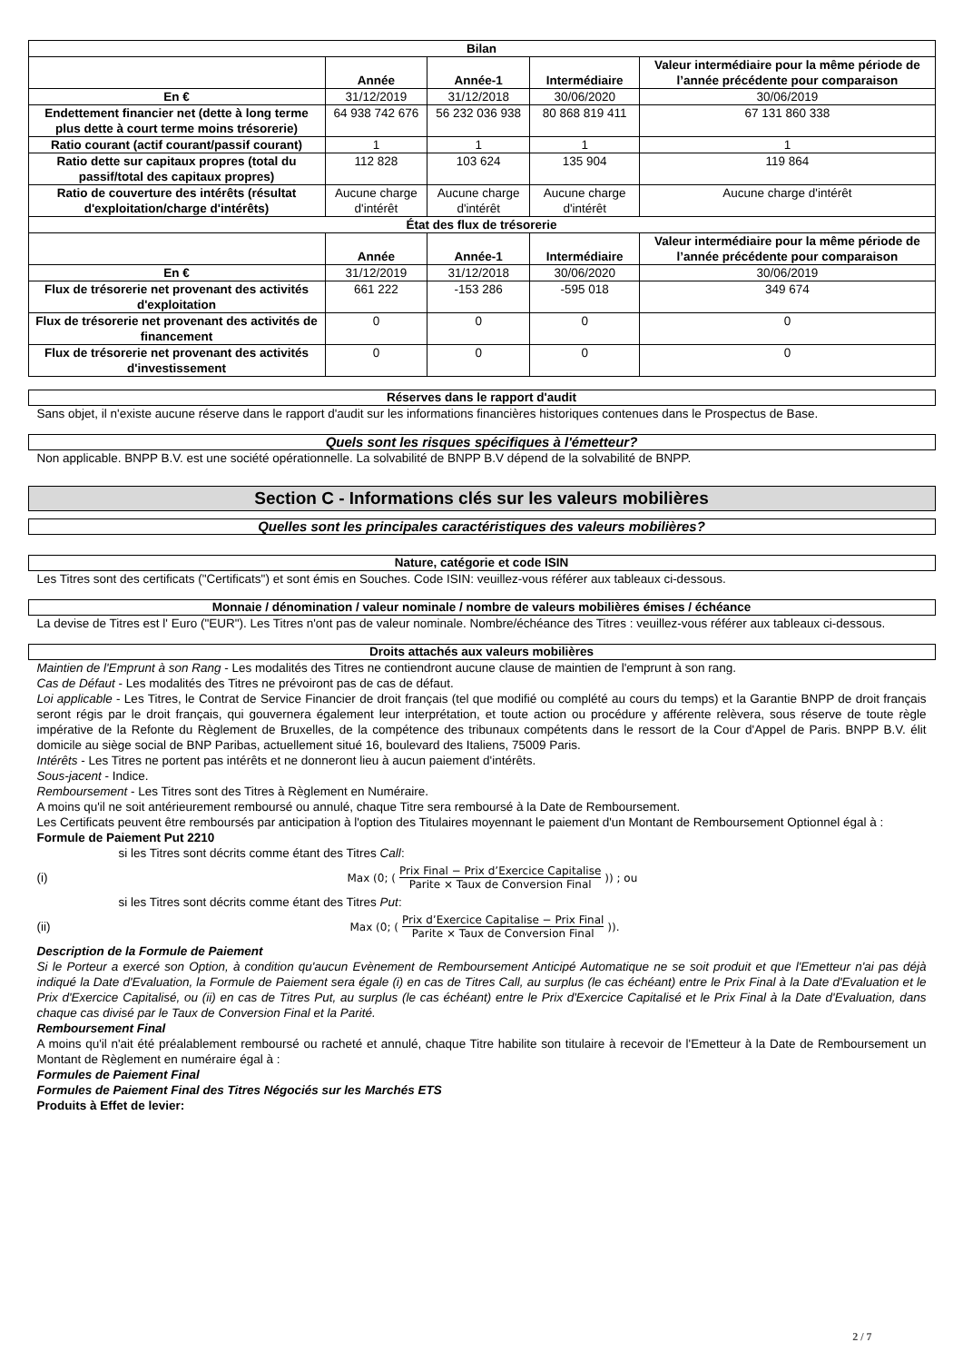| Bilan | | | | |
| --- | --- | --- | --- | --- |
| | Année | Année-1 | Intermédiaire | Valeur intermédiaire pour la même période de l’année précédente pour comparaison |
| En € | 31/12/2019 | 31/12/2018 | 30/06/2020 | 30/06/2019 |
| Endettement financier net (dette à long terme plus dette à court terme moins trésorerie) | 64 938 742 676 | 56 232 036 938 | 80 868 819 411 | 67 131 860 338 |
| Ratio courant (actif courant/passif courant) | 1 | 1 | 1 | 1 |
| Ratio dette sur capitaux propres (total du passif/total des capitaux propres) | 112 828 | 103 624 | 135 904 | 119 864 |
| Ratio de couverture des intérêts (résultat d'exploitation/charge d'intérêts) | Aucune charge d'intérêt | Aucune charge d'intérêt | Aucune charge d'intérêt | Aucune charge d'intérêt |
| État des flux de trésorerie | | | | |
| | Année | Année-1 | Intermédiaire | Valeur intermédiaire pour la même période de l’année précédente pour comparaison |
| En € | 31/12/2019 | 31/12/2018 | 30/06/2020 | 30/06/2019 |
| Flux de trésorerie net provenant des activités d'exploitation | 661 222 | -153 286 | -595 018 | 349 674 |
| Flux de trésorerie net provenant des activités de financement | 0 | 0 | 0 | 0 |
| Flux de trésorerie net provenant des activités d'investissement | 0 | 0 | 0 | 0 |
Réserves dans le rapport d'audit
Sans objet, il n'existe aucune réserve dans le rapport d'audit sur les informations financières historiques contenues dans le Prospectus de Base.
Quels sont les risques spécifiques à l'émetteur?
Non applicable. BNPP B.V. est une société opérationnelle. La solvabilité de BNPP B.V dépend de la solvabilité de BNPP.
Section C - Informations clés sur les valeurs mobilières
Quelles sont les principales caractéristiques des valeurs mobilières?
Nature, catégorie et code ISIN
Les Titres sont des certificats ("Certificats") et sont émis en Souches. Code ISIN: veuillez-vous référer aux tableaux ci-dessous.
Monnaie / dénomination / valeur nominale / nombre de valeurs mobilières émises / échéance
La devise de Titres est l' Euro ("EUR"). Les Titres n'ont pas de valeur nominale. Nombre/échéance des Titres : veuillez-vous référer aux tableaux ci-dessous.
Droits attachés aux valeurs mobilières
Maintien de l'Emprunt à son Rang - Les modalités des Titres ne contiendront aucune clause de maintien de l'emprunt à son rang.
Cas de Défaut - Les modalités des Titres ne prévoiront pas de cas de défaut.
Loi applicable - Les Titres, le Contrat de Service Financier de droit français (tel que modifié ou complété au cours du temps) et la Garantie BNPP de droit français seront régis par le droit français, qui gouvernera également leur interprétation, et toute action ou procédure y afférente relèvera, sous réserve de toute règle impérative de la Refonte du Règlement de Bruxelles, de la compétence des tribunaux compétents dans le ressort de la Cour d'Appel de Paris. BNPP B.V. élit domicile au siège social de BNP Paribas, actuellement situé 16, boulevard des Italiens, 75009 Paris.
Intérêts - Les Titres ne portent pas intérêts et ne donneront lieu à aucun paiement d'intérêts.
Sous-jacent - Indice.
Remboursement - Les Titres sont des Titres à Règlement en Numéraire.
A moins qu'il ne soit antérieurement remboursé ou annulé, chaque Titre sera remboursé à la Date de Remboursement.
Les Certificats peuvent être remboursés par anticipation à l'option des Titulaires moyennant le paiement d'un Montant de Remboursement Optionnel égal à :
Formule de Paiement Put 2210
si les Titres sont décrits comme étant des Titres Call:
(i) Max (0; (Prix Final − Prix d’Exercice Capitalise Parite × Taux de Conversion Final)) ; ou
si les Titres sont décrits comme étant des Titres Put:
(ii) Max (0; (Prix d’Exercice Capitalise − Prix Final Parite × Taux de Conversion Final)).
Description de la Formule de Paiement
Si le Porteur a exercé son Option, à condition qu'aucun Evènement de Remboursement Anticipé Automatique ne se soit produit et que l'Emetteur n'ai pas déjà indiqué la Date d'Evaluation, la Formule de Paiement sera égale (i) en cas de Titres Call, au surplus (le cas échéant) entre le Prix Final à la Date d'Evaluation et le Prix d'Exercice Capitalisé, ou (ii) en cas de Titres Put, au surplus (le cas échéant) entre le Prix d'Exercice Capitalisé et le Prix Final à la Date d'Evaluation, dans chaque cas divisé par le Taux de Conversion Final et la Parité.
Remboursement Final
A moins qu'il n'ait été préalablement remboursé ou racheté et annulé, chaque Titre habilite son titulaire à recevoir de l'Emetteur à la Date de Remboursement un Montant de Règlement en numéraire égal à :
Formules de Paiement Final
Formules de Paiement Final des Titres Négociés sur les Marchés ETS
Produits à Effet de levier:
2 / 7